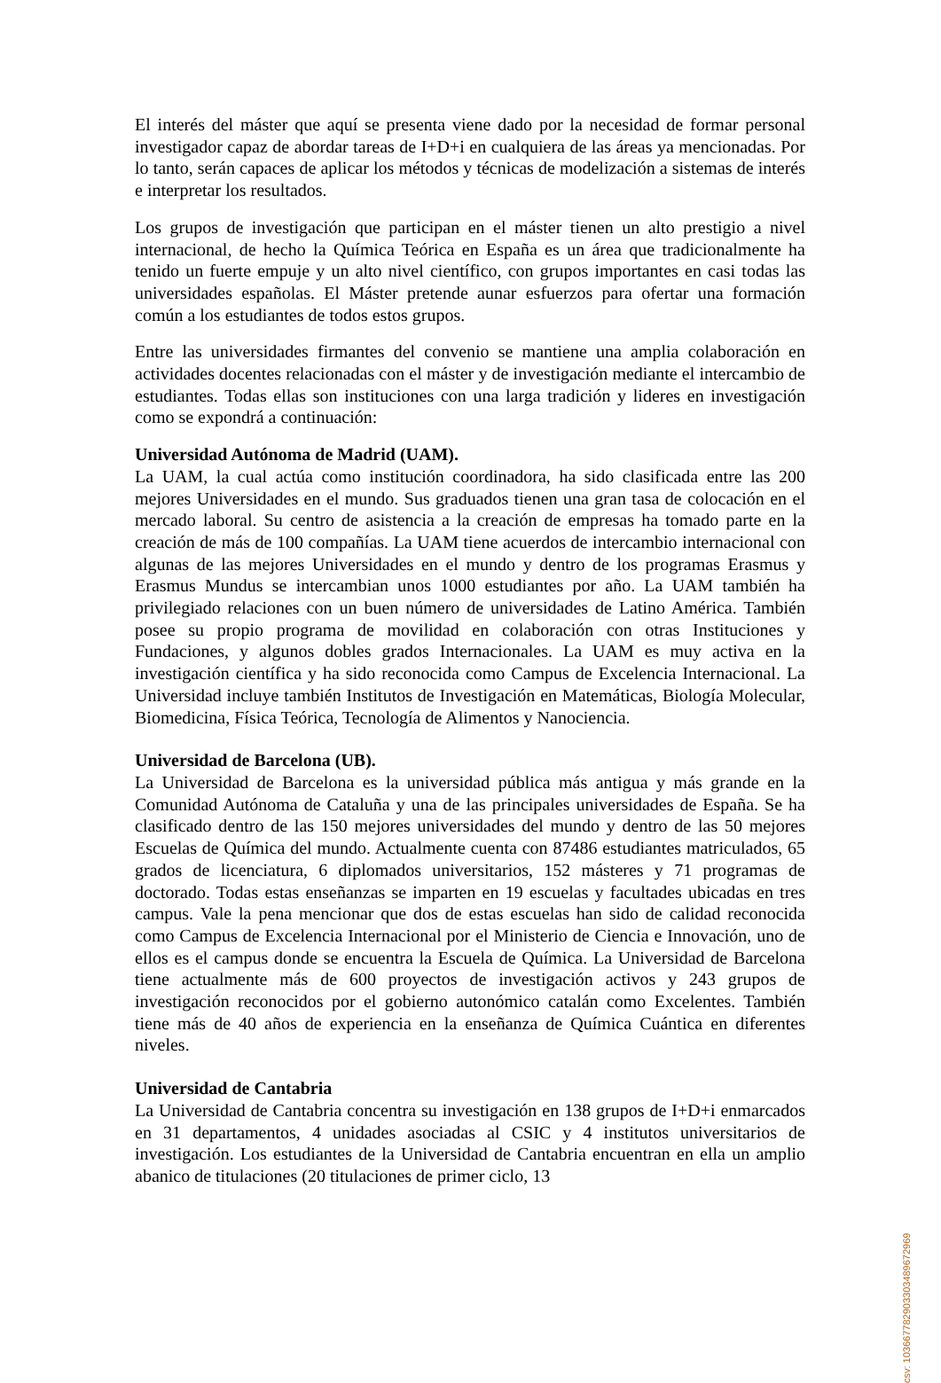El interés del máster que aquí se presenta viene dado por la necesidad de formar personal investigador capaz de abordar tareas de I+D+i en cualquiera de las áreas ya mencionadas. Por lo tanto, serán capaces de aplicar los métodos y técnicas de modelización a sistemas de interés e interpretar los resultados.
Los grupos de investigación que participan en el máster tienen un alto prestigio a nivel internacional, de hecho la Química Teórica en España es un área que tradicionalmente ha tenido un fuerte empuje y un alto nivel científico, con grupos importantes en casi todas las universidades españolas. El Máster pretende aunar esfuerzos para ofertar una formación común a los estudiantes de todos estos grupos.
Entre las universidades firmantes del convenio se mantiene una amplia colaboración en actividades docentes relacionadas con el máster y de investigación mediante el intercambio de estudiantes. Todas ellas son instituciones con una larga tradición y lideres en investigación como se expondrá a continuación:
Universidad Autónoma de Madrid (UAM).
La UAM, la cual actúa como institución coordinadora, ha sido clasificada entre las 200 mejores Universidades en el mundo. Sus graduados tienen una gran tasa de colocación en el mercado laboral. Su centro de asistencia a la creación de empresas ha tomado parte en la creación de más de 100 compañías. La UAM tiene acuerdos de intercambio internacional con algunas de las mejores Universidades en el mundo y dentro de los programas Erasmus y Erasmus Mundus se intercambian unos 1000 estudiantes por año. La UAM también ha privilegiado relaciones con un buen número de universidades de Latino América. También posee su propio programa de movilidad en colaboración con otras Instituciones y Fundaciones, y algunos dobles grados Internacionales. La UAM es muy activa en la investigación científica y ha sido reconocida como Campus de Excelencia Internacional. La Universidad incluye también Institutos de Investigación en Matemáticas, Biología Molecular, Biomedicina, Física Teórica, Tecnología de Alimentos y Nanociencia.
Universidad de Barcelona (UB).
La Universidad de Barcelona es la universidad pública más antigua y más grande en la Comunidad Autónoma de Cataluña y una de las principales universidades de España. Se ha clasificado dentro de las 150 mejores universidades del mundo y dentro de las 50 mejores Escuelas de Química del mundo. Actualmente cuenta con 87486 estudiantes matriculados, 65 grados de licenciatura, 6 diplomados universitarios, 152 másteres y 71 programas de doctorado. Todas estas enseñanzas se imparten en 19 escuelas y facultades ubicadas en tres campus. Vale la pena mencionar que dos de estas escuelas han sido de calidad reconocida como Campus de Excelencia Internacional por el Ministerio de Ciencia e Innovación, uno de ellos es el campus donde se encuentra la Escuela de Química. La Universidad de Barcelona tiene actualmente más de 600 proyectos de investigación activos y 243 grupos de investigación reconocidos por el gobierno autonómico catalán como Excelentes. También tiene más de 40 años de experiencia en la enseñanza de Química Cuántica en diferentes niveles.
Universidad de Cantabria
La Universidad de Cantabria concentra su investigación en 138 grupos de I+D+i enmarcados en 31 departamentos, 4 unidades asociadas al CSIC y 4 institutos universitarios de investigación. Los estudiantes de la Universidad de Cantabria encuentran en ella un amplio abanico de titulaciones (20 titulaciones de primer ciclo, 13
csv: 103667782903303489672969